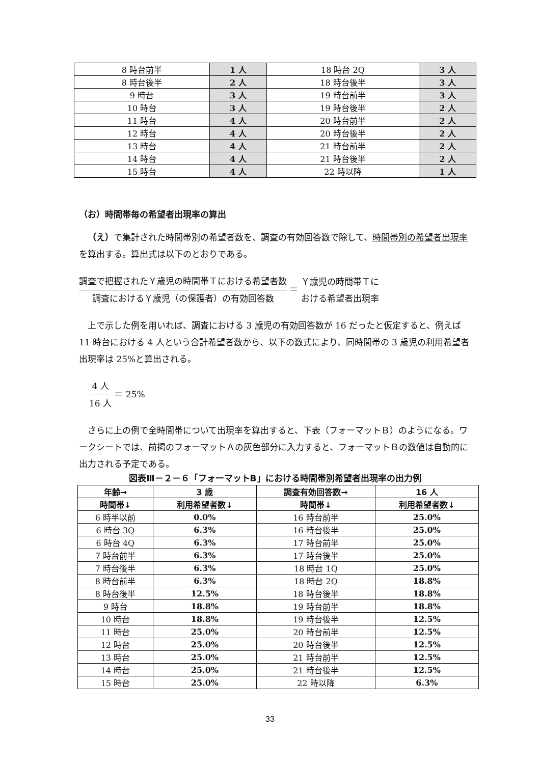| 8 時台前半 | 1 人 | 18 時台 2Q | 3 人 |
| 8 時台後半 | 2 人 | 18 時台後半 | 3 人 |
| 9 時台 | 3 人 | 19 時台前半 | 3 人 |
| 10 時台 | 3 人 | 19 時台後半 | 2 人 |
| 11 時台 | 4 人 | 20 時台前半 | 2 人 |
| 12 時台 | 4 人 | 20 時台後半 | 2 人 |
| 13 時台 | 4 人 | 21 時台前半 | 2 人 |
| 14 時台 | 4 人 | 21 時台後半 | 2 人 |
| 15 時台 | 4 人 | 22 時以降 | 1 人 |
（お）時間帯毎の希望者出現率の算出
（え）で集計された時間帯別の希望者数を、調査の有効回答数で除して、時間帯別の希望者出現率を算出する。算出式は以下のとおりである。
調査で把握されたＹ歳児の時間帯Ｔにおける希望者数 調査におけるＹ歳児（の保護者）の有効回答数 ＝ Ｙ歳児の時間帯Ｔに
おける希望者出現率
上で示した例を用いれば、調査における 3 歳児の有効回答数が 16 だったと仮定すると、例えば 11 時台における 4 人という合計希望者数から、以下の数式により、同時間帯の 3 歳児の利用希望者出現率は 25%と算出される。
4 人 16 人 ＝ 25%
さらに上の例で全時間帯について出現率を算出すると、下表（フォーマットＢ）のようになる。ワークシートでは、前掲のフォーマットＡの灰色部分に入力すると、フォーマットＢの数値は自動的に出力される予定である。
図表Ⅲ－２－６「フォーマットB」における時間帯別希望者出現率の出力例
| 年齢→ | 3 歳 | 調査有効回答数→ | 16 人 |
| --- | --- | --- | --- |
| 時間帯↓ | 利用希望者数↓ | 時間帯↓ | 利用希望者数↓ |
| 6 時半以前 | 0.0% | 16 時台前半 | 25.0% |
| 6 時台 3Q | 6.3% | 16 時台後半 | 25.0% |
| 6 時台 4Q | 6.3% | 17 時台前半 | 25.0% |
| 7 時台前半 | 6.3% | 17 時台後半 | 25.0% |
| 7 時台後半 | 6.3% | 18 時台 1Q | 25.0% |
| 8 時台前半 | 6.3% | 18 時台 2Q | 18.8% |
| 8 時台後半 | 12.5% | 18 時台後半 | 18.8% |
| 9 時台 | 18.8% | 19 時台前半 | 18.8% |
| 10 時台 | 18.8% | 19 時台後半 | 12.5% |
| 11 時台 | 25.0% | 20 時台前半 | 12.5% |
| 12 時台 | 25.0% | 20 時台後半 | 12.5% |
| 13 時台 | 25.0% | 21 時台前半 | 12.5% |
| 14 時台 | 25.0% | 21 時台後半 | 12.5% |
| 15 時台 | 25.0% | 22 時以降 | 6.3% |
33